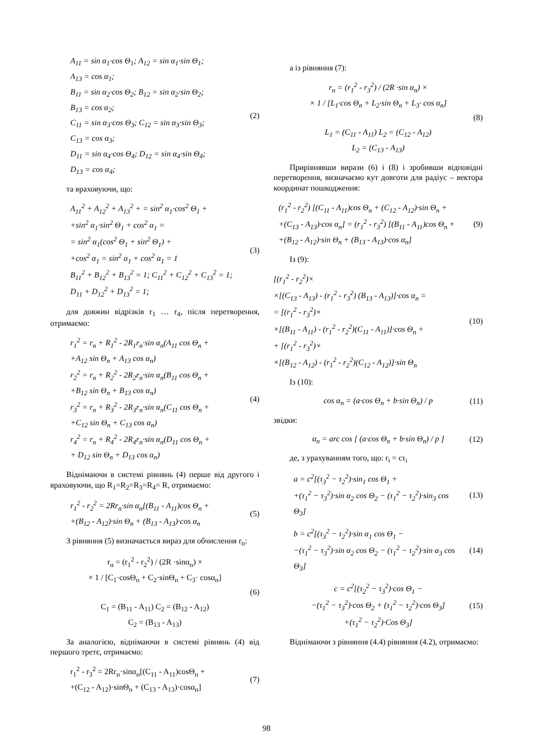A<sub>11</sub> = sin α<sub>1</sub>·cos Θ<sub>1</sub>; A<sub>12</sub> = sin α<sub>1</sub>·sin Θ<sub>1</sub>;
A<sub>13</sub> = cos α<sub>1</sub>;
B<sub>11</sub> = sin α<sub>2</sub>·cos Θ<sub>2</sub>; B<sub>12</sub> = sin α<sub>2</sub>·sin Θ<sub>2</sub>;
B<sub>13</sub> = cos α<sub>2</sub>;
C<sub>11</sub> = sin α<sub>3</sub>·cos Θ<sub>3</sub>; C<sub>12</sub> = sin α<sub>3</sub>·sin Θ<sub>3</sub>;
C<sub>13</sub> = cos α<sub>3</sub>;
D<sub>11</sub> = sin α<sub>4</sub>·cos Θ<sub>4</sub>; D<sub>12</sub> = sin α<sub>4</sub>·sin Θ<sub>4</sub>;
D<sub>13</sub> = cos α<sub>4</sub>;
(2)
та враховуючи, що:
A<sub>11</sub><sup>2</sup> + A<sub>12</sub><sup>2</sup> + A<sub>13</sub><sup>2</sup> + = sin<sup>2</sup> α<sub>1</sub>·cos<sup>2</sup> Θ<sub>1</sub> +
+sin<sup>2</sup> α<sub>1</sub>·sin<sup>2</sup> Θ<sub>1</sub> + cos<sup>2</sup> α<sub>1</sub> =
= sin<sup>2</sup> α<sub>1</sub>(cos<sup>2</sup> Θ<sub>1</sub> + sin<sup>2</sup> Θ<sub>1</sub>) +
+cos<sup>2</sup> α<sub>1</sub> = sin<sup>2</sup> α<sub>1</sub> + cos<sup>2</sup> α<sub>1</sub> = 1
B<sub>11</sub><sup>2</sup> + B<sub>12</sub><sup>2</sup> + B<sub>13</sub><sup>2</sup> = 1; C<sub>11</sub><sup>2</sup> + C<sub>12</sub><sup>2</sup> + C<sub>13</sub><sup>2</sup> = 1;
D<sub>11</sub> + D<sub>12</sub><sup>2</sup> + D<sub>13</sub><sup>2</sup> = 1;
(3)
для довжин відрізків r<sub>1</sub> … r<sub>4</sub>, після перетворення, отримаємо:
r<sub>1</sub><sup>2</sup> = r<sub>n</sub> + R<sub>1</sub><sup>2</sup> - 2R<sub>1</sub>r<sub>n</sub>·sin α<sub>n</sub>(A<sub>11</sub> cos Θ<sub>n</sub> +
+A<sub>12</sub> sin Θ<sub>n</sub> + A<sub>13</sub> cos α<sub>n</sub>)
r<sub>2</sub><sup>2</sup> = r<sub>n</sub> + R<sub>2</sub><sup>2</sup> - 2R<sub>2</sub>r<sub>n</sub>·sin α<sub>n</sub>(B<sub>11</sub> cos Θ<sub>n</sub> +
+B<sub>12</sub> sin Θ<sub>n</sub> + B<sub>13</sub> cos α<sub>n</sub>)
r<sub>3</sub><sup>2</sup> = r<sub>n</sub> + R<sub>3</sub><sup>2</sup> - 2R<sub>3</sub>r<sub>n</sub>·sin α<sub>n</sub>(C<sub>11</sub> cos Θ<sub>n</sub> +
+C<sub>12</sub> sin Θ<sub>n</sub> + C<sub>13</sub> cos α<sub>n</sub>)
r<sub>4</sub><sup>2</sup> = r<sub>n</sub> + R<sub>4</sub><sup>2</sup> - 2R<sub>4</sub>r<sub>n</sub>·sin α<sub>n</sub>(D<sub>11</sub> cos Θ<sub>n</sub> +
+ D<sub>12</sub> sin Θ<sub>n</sub> + D<sub>13</sub> cos α<sub>n</sub>)
(4)
Віднімаючи в системі рівнянь (4) перше від другого і враховуючи, що R<sub>1</sub>=R<sub>2</sub>=R<sub>3</sub>=R<sub>4</sub>= R, отримаємо:
r<sub>1</sub><sup>2</sup> - r<sub>2</sub><sup>2</sup> = 2Rr<sub>n</sub>·sin α<sub>n</sub>[(B<sub>11</sub> - A<sub>11</sub>)cos Θ<sub>n</sub> +
+(B<sub>12</sub> - A<sub>12</sub>)·sin Θ<sub>n</sub> + (B<sub>13</sub> - A<sub>13</sub>)·cos α<sub>n</sub>
(5)
З рівняння (5) визначається вираз для обчислення r<sub>п</sub>:
r<sub>п</sub> = (r<sub>1</sub><sup>2</sup> - r<sub>2</sub><sup>2</sup>) / (2R ·sinα<sub>п</sub>) ×
× 1 / [C<sub>1</sub>·cosΘ<sub>п</sub> + C<sub>2</sub>·sinΘ<sub>п</sub> + C<sub>3</sub>· cosα<sub>п</sub>]
C<sub>1</sub> = (B<sub>11</sub> - A<sub>11</sub>) C<sub>2</sub> = (B<sub>12</sub> - A<sub>12</sub>)
C<sub>2</sub> = (B<sub>13</sub> - A<sub>13</sub>)
(6)
За аналогією, віднімаючи в системі рівнянь (4) від першого третє, отримаємо:
r<sub>1</sub><sup>2</sup> - r<sub>3</sub><sup>2</sup> = 2Rr<sub>п</sub>·sinα<sub>п</sub>[(C<sub>11</sub> - A<sub>11</sub>)cosΘ<sub>п</sub> +
+(C<sub>12</sub> - A<sub>12</sub>)·sinΘ<sub>п</sub> + (C<sub>13</sub> - A<sub>13</sub>)·cosα<sub>п</sub>]
(7)
а із рівняння (7):
r<sub>n</sub> = (r<sub>1</sub><sup>2</sup> - r<sub>3</sub><sup>2</sup>) / (2R ·sin α<sub>n</sub>) ×
× 1 / [L<sub>1</sub>·cos Θ<sub>n</sub> + L<sub>2</sub>·sin Θ<sub>n</sub> + L<sub>3</sub>· cos α<sub>n</sub>]
L<sub>1</sub> = (C<sub>11</sub> - A<sub>11</sub>) L<sub>2</sub> = (C<sub>12</sub> - A<sub>12</sub>)
L<sub>2</sub> = (C<sub>13</sub> - A<sub>13</sub>)
(8)
Прирівнявши вирази (6) і (8) і зробивши відповідні перетворення, визначаємо кут довготи для радіус – вектора координат пошкодження:
(r<sub>1</sub><sup>2</sup> - r<sub>2</sub><sup>2</sup>) [(C<sub>11</sub> - A<sub>11</sub>)cos Θ<sub>n</sub> + (C<sub>12</sub> - A<sub>12</sub>)·sin Θ<sub>n</sub> +
+(C<sub>13</sub> - A<sub>13</sub>)·cos α<sub>n</sub>] = (r<sub>1</sub><sup>2</sup> - r<sub>3</sub><sup>2</sup>) [(B<sub>11</sub> - A<sub>11</sub>)cos Θ<sub>n</sub> +
+(B<sub>12</sub> - A<sub>12</sub>)·sin Θ<sub>n</sub> + (B<sub>13</sub> - A<sub>13</sub>)·cos α<sub>n</sub>]
(9)
Із (9):
[(r<sub>1</sub><sup>2</sup> - r<sub>2</sub><sup>2</sup>)×
×[(C<sub>13</sub> - A<sub>13</sub>) - (r<sub>1</sub><sup>2</sup> - r<sub>3</sub><sup>2</sup>) (B<sub>13</sub> - A<sub>13</sub>)]·cos α<sub>n</sub> =
= [(r<sub>1</sub><sup>2</sup> - r<sub>3</sub><sup>2</sup>)×
×[(B<sub>11</sub> - A<sub>11</sub>) - (r<sub>1</sub><sup>2</sup> - r<sub>2</sub><sup>2</sup>)(C<sub>11</sub> - A<sub>11</sub>)]·cos Θ<sub>n</sub> +
+ [(r<sub>1</sub><sup>2</sup> - r<sub>3</sub><sup>2</sup>)×
×[(B<sub>12</sub> - A<sub>12</sub>) - (r<sub>1</sub><sup>2</sup> - r<sub>2</sub><sup>2</sup>)(C<sub>12</sub> - A<sub>12</sub>)]·sin Θ<sub>n</sub>
(10)
Із (10):
cos α<sub>n</sub> = (a·cos Θ<sub>n</sub> + b·sin Θ<sub>n</sub>) / p
(11)
звідки:
α<sub>n</sub> = arc cos [ (a·cos Θ<sub>n</sub> + b·sin Θ<sub>n</sub>) / p ]
(12)
де, з урахуванням того, що: r<sub>i</sub> = cτ<sub>i</sub>
a = c<sup>2</sup>[(τ<sub>3</sub><sup>2</sup> − τ<sub>2</sub><sup>2</sup>)·sin<sub>1</sub> cos Θ<sub>1</sub> +
+(τ<sub>1</sub><sup>2</sup> − τ<sub>3</sub><sup>2</sup>)·sin α<sub>2</sub> cos Θ<sub>2</sub> − (τ<sub>1</sub><sup>2</sup> − τ<sub>2</sub><sup>2</sup>)·sin<sub>3</sub> cos Θ<sub>3</sub>]
(13)
b = c<sup>2</sup>[(τ<sub>3</sub><sup>2</sup> − τ<sub>2</sub><sup>2</sup>)·sin α<sub>1</sub> cos Θ<sub>1</sub> −
−(τ<sub>1</sub><sup>2</sup> − τ<sub>3</sub><sup>2</sup>)·sin α<sub>2</sub> cos Θ<sub>2</sub> − (τ<sub>1</sub><sup>2</sup> − τ<sub>2</sub><sup>2</sup>)·sin α<sub>3</sub> cos Θ<sub>3</sub>]
(14)
c = c<sup>2</sup>[(τ<sub>2</sub><sup>2</sup> − τ<sub>3</sub><sup>2</sup>)·cos Θ<sub>1</sub> −
−(τ<sub>1</sub><sup>2</sup> − τ<sub>3</sub><sup>2</sup>)·cos Θ<sub>2</sub> + (τ<sub>1</sub><sup>2</sup> − τ<sub>2</sub><sup>2</sup>)·cos Θ<sub>3</sub>]
+(τ<sub>1</sub><sup>2</sup> − τ<sub>2</sub><sup>2</sup>)·Cos Θ<sub>3</sub>]
(15)
Віднімаючи з рівняння (4.4) рівняння (4.2), отримаємо:
98